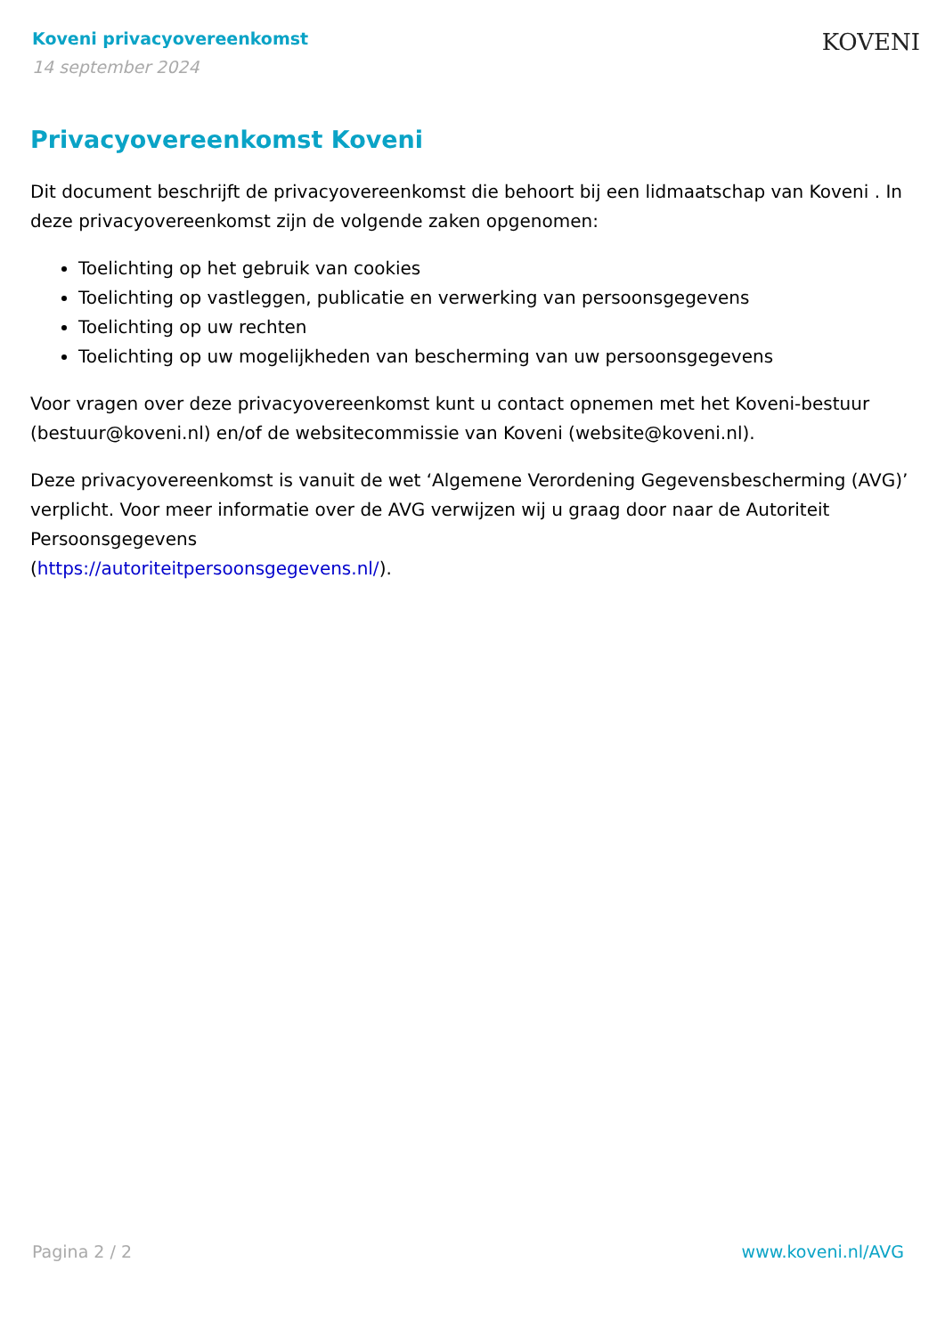Koveni privacyovereenkomst
14 september 2024
KOVENI
Privacyovereenkomst Koveni
Dit document beschrijft de privacyovereenkomst die behoort bij een lidmaatschap van Koveni . In deze privacyovereenkomst zijn de volgende zaken opgenomen:
Toelichting op het gebruik van cookies
Toelichting op vastleggen, publicatie en verwerking van persoonsgegevens
Toelichting op uw rechten
Toelichting op uw mogelijkheden van bescherming van uw persoonsgegevens
Voor vragen over deze privacyovereenkomst kunt u contact opnemen met het Koveni-bestuur (bestuur@koveni.nl) en/of de websitecommissie van Koveni (website@koveni.nl).
Deze privacyovereenkomst is vanuit de wet ‘Algemene Verordening Gegevensbescherming (AVG)’ verplicht. Voor meer informatie over de AVG verwijzen wij u graag door naar de Autoriteit Persoonsgegevens
(https://autoriteitpersoonsgegevens.nl/).
Pagina 2 / 2 www.koveni.nl/AVG